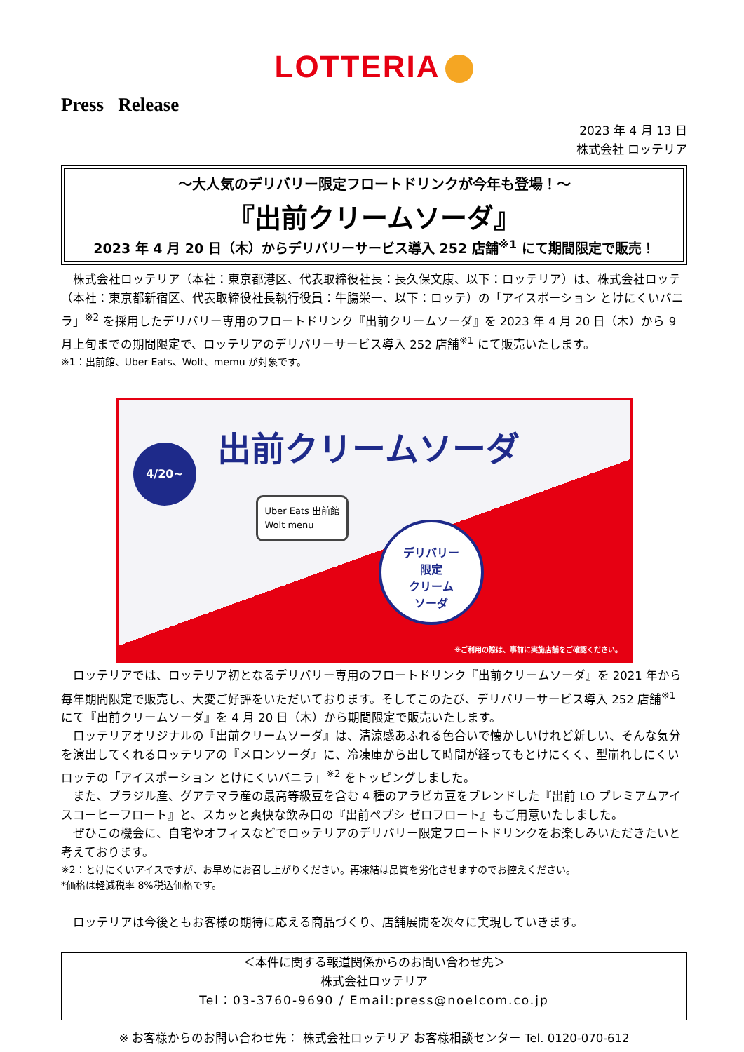LOTTERIA
Press Release
2023 年 4 月 13 日
株式会社 ロッテリア
～大人気のデリバリー限定フロートドリンクが今年も登場！～
『出前クリームソーダ』
2023 年 4 月 20 日（木）からデリバリーサービス導入 252 店舗<sup>※1</sup> にて期間限定で販売！
株式会社ロッテリア（本社：東京都港区、代表取締役社長：長久保文康、以下：ロッテリア）は、株式会社ロッテ（本社：東京都新宿区、代表取締役社長執行役員：牛膓栄一、以下：ロッテ）の「アイスポーション とけにくいバニラ」<sup>※2</sup> を採用したデリバリー専用のフロートドリンク『出前クリームソーダ』を 2023 年 4 月 20 日（木）から 9 月上旬までの期間限定で、ロッテリアのデリバリーサービス導入 252 店舗<sup>※1</sup> にて販売いたします。
※1：出前館、Uber Eats、Wolt、memu が対象です。
4/20~ 出前クリームソーダ
Uber Eats 出前館
Wolt menu
デリバリー
限定
クリーム
ソーダ
※ご利用の際は、事前に実施店舗をご確認ください。
ロッテリアでは、ロッテリア初となるデリバリー専用のフロートドリンク『出前クリームソーダ』を 2021 年から毎年期間限定で販売し、大変ご好評をいただいております。そしてこのたび、デリバリーサービス導入 252 店舗<sup>※1</sup> にて『出前クリームソーダ』を 4 月 20 日（木）から期間限定で販売いたします。
ロッテリアオリジナルの『出前クリームソーダ』は、清涼感あふれる色合いで懐かしいけれど新しい、そんな気分を演出してくれるロッテリアの『メロンソーダ』に、冷凍庫から出して時間が経ってもとけにくく、型崩れしにくいロッテの「アイスポーション とけにくいバニラ」<sup>※2</sup> をトッピングしました。
また、ブラジル産、グアテマラ産の最高等級豆を含む 4 種のアラビカ豆をブレンドした『出前 LO プレミアムアイスコーヒーフロート』と、スカッと爽快な飲み口の『出前ペプシ ゼロフロート』もご用意いたしました。
ぜひこの機会に、自宅やオフィスなどでロッテリアのデリバリー限定フロートドリンクをお楽しみいただきたいと考えております。
※2：とけにくいアイスですが、お早めにお召し上がりください。再凍結は品質を劣化させますのでお控えください。
*価格は軽減税率 8%税込価格です。
ロッテリアは今後ともお客様の期待に応える商品づくり、店舗展開を次々に実現していきます。
＜本件に関する報道関係からのお問い合わせ先＞
株式会社ロッテリア
Tel：03-3760-9690 / Email:press@noelcom.co.jp
※ お客様からのお問い合わせ先： 株式会社ロッテリア お客様相談センター Tel. 0120-070-612